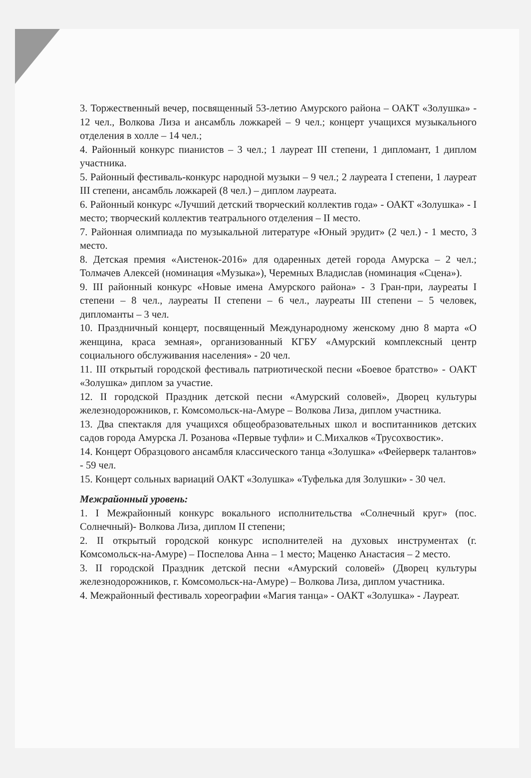3. Торжественный вечер, посвященный 53-летию Амурского района – ОАКТ «Золушка» - 12 чел., Волкова Лиза и ансамбль ложкарей – 9 чел.; концерт учащихся музыкального отделения в холле – 14 чел.;
4. Районный конкурс пианистов – 3 чел.; 1 лауреат III степени, 1 дипломант, 1 диплом участника.
5. Районный фестиваль-конкурс народной музыки – 9 чел.; 2 лауреата I степени, 1 лауреат III степени, ансамбль ложкарей (8 чел.) – диплом лауреата.
6. Районный конкурс «Лучший детский творческий коллектив года» - ОАКТ «Золушка» - I место; творческий коллектив театрального отделения – II место.
7. Районная олимпиада по музыкальной литературе «Юный эрудит» (2 чел.) - 1 место, 3 место.
8. Детская премия «Аистенок-2016» для одаренных детей города Амурска – 2 чел.; Толмачев Алексей (номинация «Музыка»), Черемных Владислав (номинация «Сцена»).
9. III районный конкурс «Новые имена Амурского района» - 3 Гран-при, лауреаты I степени – 8 чел., лауреаты II степени – 6 чел., лауреаты III степени – 5 человек, дипломанты – 3 чел.
10. Праздничный концерт, посвященный Международному женскому дню 8 марта «О женщина, краса земная», организованный КГБУ «Амурский комплексный центр социального обслуживания населения» - 20 чел.
11. III открытый городской фестиваль патриотической песни «Боевое братство» - ОАКТ «Золушка» диплом за участие.
12. II городской Праздник детской песни «Амурский соловей», Дворец культуры железнодорожников, г. Комсомольск-на-Амуре – Волкова Лиза, диплом участника.
13. Два спектакля для учащихся общеобразовательных школ и воспитанников детских садов города Амурска Л. Розанова «Первые туфли» и С.Михалков «Трусохвостик».
14. Концерт Образцового ансамбля классического танца «Золушка» «Фейерверк талантов» - 59 чел.
15. Концерт сольных вариаций ОАКТ «Золушка» «Туфелька для Золушки» - 30 чел.
Межрайонный уровень:
1. I Межрайонный конкурс вокального исполнительства «Солнечный круг» (пос. Солнечный)- Волкова Лиза, диплом II степени;
2. II открытый городской конкурс исполнителей на духовых инструментах (г. Комсомольск-на-Амуре) – Поспелова Анна – 1 место; Маценко Анастасия – 2 место.
3. II городской Праздник детской песни «Амурский соловей» (Дворец культуры железнодорожников, г. Комсомольск-на-Амуре) – Волкова Лиза, диплом участника.
4. Межрайонный фестиваль хореографии «Магия танца» - ОАКТ «Золушка» - Лауреат.